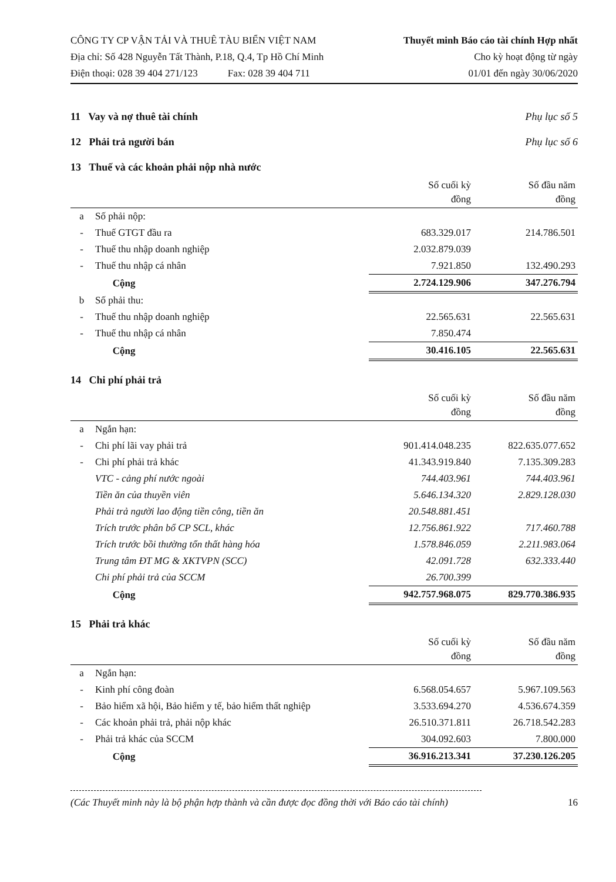CÔNG TY CP VẬN TẢI VÀ THUÊ TÀU BIỂN VIỆT NAM
Địa chỉ: Số 428 Nguyễn Tất Thành, P.18, Q.4, Tp Hồ Chí Minh
Điện thoại: 028 39 404 271/123 Fax: 028 39 404 711
Thuyết minh Báo cáo tài chính Hợp nhất
Cho kỳ hoạt động từ ngày
01/01 đến ngày 30/06/2020
11 Vay và nợ thuê tài chính Phụ lục số 5
12 Phải trả người bán Phụ lục số 6
13 Thuế và các khoản phải nộp nhà nước
| | | Số cuối kỳ đồng | Số đầu năm đồng |
| --- | --- | --- | --- |
| a | Số phải nộp: | | |
| - | Thuế GTGT đầu ra | 683.329.017 | 214.786.501 |
| - | Thuế thu nhập doanh nghiệp | 2.032.879.039 | |
| - | Thuế thu nhập cá nhân | 7.921.850 | 132.490.293 |
| | Cộng | 2.724.129.906 | 347.276.794 |
| b | Số phải thu: | | |
| - | Thuế thu nhập doanh nghiệp | 22.565.631 | 22.565.631 |
| - | Thuế thu nhập cá nhân | 7.850.474 | |
| | Cộng | 30.416.105 | 22.565.631 |
14 Chi phí phải trả
| | | Số cuối kỳ đồng | Số đầu năm đồng |
| --- | --- | --- | --- |
| a | Ngắn hạn: | | |
| - | Chi phí lãi vay phải trả | 901.414.048.235 | 822.635.077.652 |
| - | Chi phí phải trả khác | 41.343.919.840 | 7.135.309.283 |
| | VTC - cảng phí nước ngoài | 744.403.961 | 744.403.961 |
| | Tiền ăn của thuyền viên | 5.646.134.320 | 2.829.128.030 |
| | Phải trả người lao động tiền công, tiền ăn | 20.548.881.451 | |
| | Trích trước phân bổ CP SCL, khác | 12.756.861.922 | 717.460.788 |
| | Trích trước bồi thường tổn thất hàng hóa | 1.578.846.059 | 2.211.983.064 |
| | Trung tâm ĐT MG & XKTVPN (SCC) | 42.091.728 | 632.333.440 |
| | Chi phí phải trả của SCCM | 26.700.399 | |
| | Cộng | 942.757.968.075 | 829.770.386.935 |
15 Phải trả khác
| | | Số cuối kỳ đồng | Số đầu năm đồng |
| --- | --- | --- | --- |
| a | Ngắn hạn: | | |
| - | Kinh phí công đoàn | 6.568.054.657 | 5.967.109.563 |
| - | Bảo hiểm xã hội, Bảo hiểm y tế, bảo hiểm thất nghiệp | 3.533.694.270 | 4.536.674.359 |
| - | Các khoản phải trả, phải nộp khác | 26.510.371.811 | 26.718.542.283 |
| - | Phải trả khác của SCCM | 304.092.603 | 7.800.000 |
| | Cộng | 36.916.213.341 | 37.230.126.205 |
(Các Thuyết minh này là bộ phận hợp thành và cần được đọc đồng thời với Báo cáo tài chính) 16